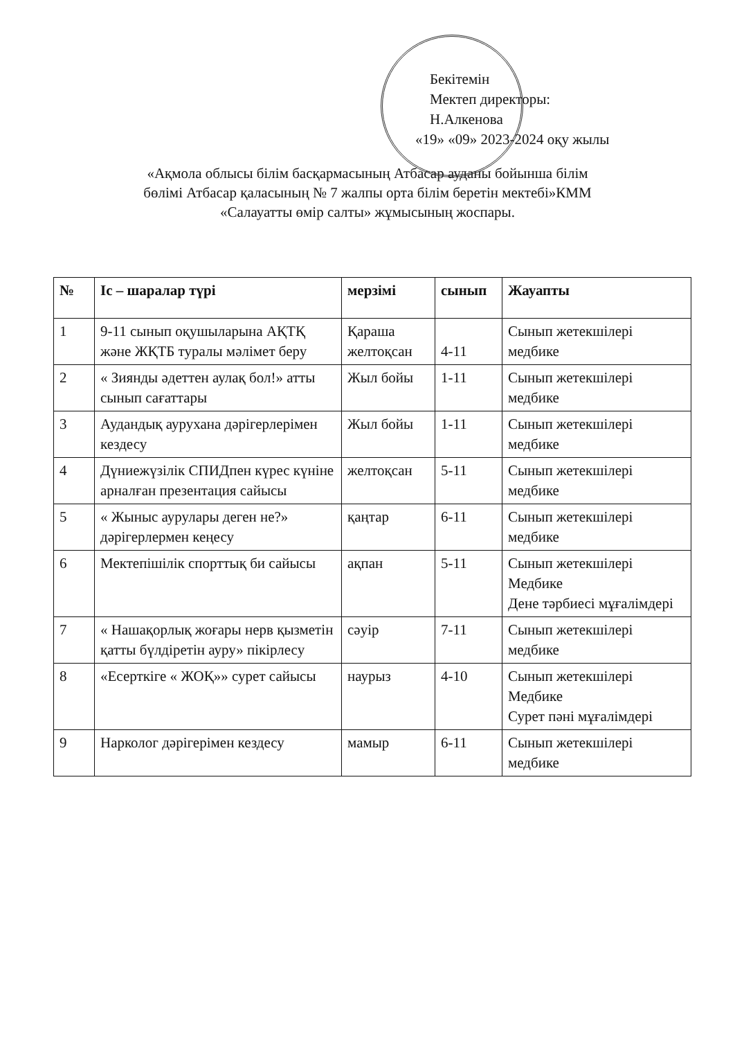Бекітемін
Мектеп директоры:
Н.Алкенова
«19» «09» 2023-2024 оқу жылы
«Ақмола облысы білім басқармасының Атбасар ауданы бойынша білім
бөлімі Атбасар қаласының № 7 жалпы орта білім беретін мектебі»КММ
«Салауатты өмір салты» жұмысының жоспары.
| № | Іс – шаралар түрі | мерзімі | сынып | Жауапты |
| --- | --- | --- | --- | --- |
| 1 | 9-11 сынып оқушыларына АҚТҚ және ЖҚТБ туралы мәлімет беру | Қараша желтоқсан | 4-11 | Сынып жетекшілері медбике |
| 2 | « Зиянды әдеттен аулақ бол!» атты сынып сағаттары | Жыл бойы | 1-11 | Сынып жетекшілері медбике |
| 3 | Аудандық аурухана дәрігерлерімен кездесу | Жыл бойы | 1-11 | Сынып жетекшілері медбике |
| 4 | Дүниежүзілік СПИДпен күрес күніне арналған презентация сайысы | желтоқсан | 5-11 | Сынып жетекшілері медбике |
| 5 | « Жыныс аурулары деген не?» дәрігерлермен кеңесу | қаңтар | 6-11 | Сынып жетекшілері медбике |
| 6 | Мектепішілік спорттық би сайысы | ақпан | 5-11 | Сынып жетекшілері Медбике Дене тәрбиесі мұғалімдері |
| 7 | « Нашақорлық жоғары нерв қызметін қатты бүлдіретін ауру» пікірлесу | сәуір | 7-11 | Сынып жетекшілері медбике |
| 8 | «Есерткіге « ЖОҚ»» сурет сайысы | наурыз | 4-10 | Сынып жетекшілері Медбике Сурет пәні мұғалімдері |
| 9 | Нарколог дәрігерімен кездесу | мамыр | 6-11 | Сынып жетекшілері медбике |